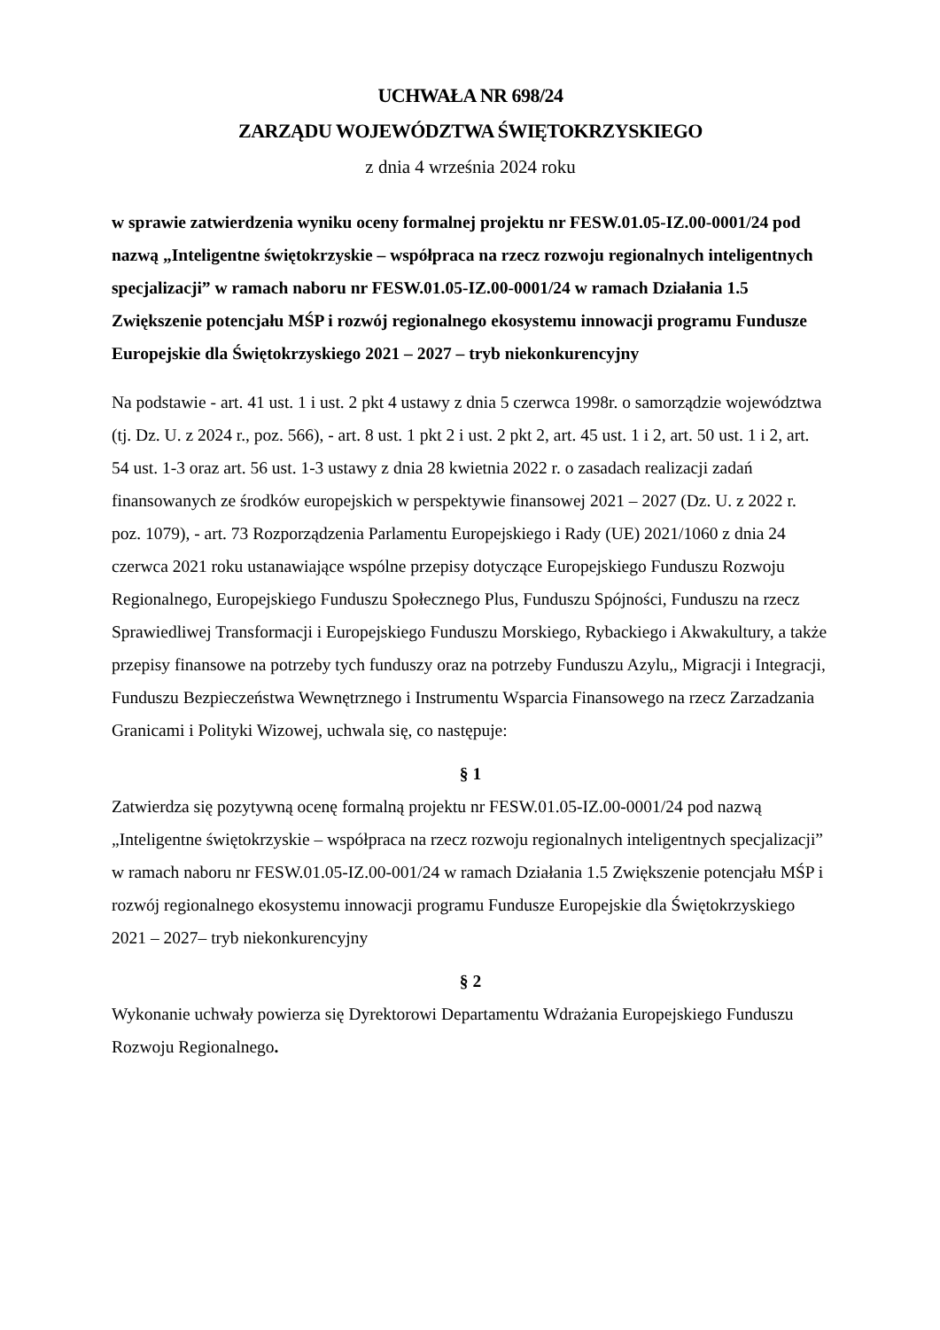UCHWAŁA NR 698/24
ZARZĄDU WOJEWÓDZTWA ŚWIĘTOKRZYSKIEGO
z dnia 4 września 2024 roku
w sprawie zatwierdzenia wyniku oceny formalnej projektu nr FESW.01.05-IZ.00-0001/24 pod nazwą „Inteligentne świętokrzyskie – współpraca na rzecz rozwoju regionalnych inteligentnych specjalizacji” w ramach naboru nr FESW.01.05-IZ.00-0001/24 w ramach Działania 1.5 Zwiększenie potencjału MŚP i rozwój regionalnego ekosystemu innowacji programu Fundusze Europejskie dla Świętokrzyskiego 2021 – 2027 – tryb niekonkurencyjny
Na podstawie - art. 41 ust. 1 i ust. 2 pkt 4 ustawy z dnia 5 czerwca 1998r. o samorządzie województwa (tj. Dz. U. z 2024 r., poz. 566), - art. 8 ust. 1 pkt 2 i ust. 2 pkt 2, art. 45 ust. 1 i 2, art. 50 ust. 1 i 2, art. 54 ust. 1-3 oraz art. 56 ust. 1-3 ustawy z dnia 28 kwietnia 2022 r. o zasadach realizacji zadań finansowanych ze środków europejskich w perspektywie finansowej 2021 – 2027 (Dz. U. z 2022 r. poz. 1079), - art. 73 Rozporządzenia Parlamentu Europejskiego i Rady (UE) 2021/1060 z dnia 24 czerwca 2021 roku ustanawiające wspólne przepisy dotyczące Europejskiego Funduszu Rozwoju Regionalnego, Europejskiego Funduszu Społecznego Plus, Funduszu Spójności, Funduszu na rzecz Sprawiedliwej Transformacji i Europejskiego Funduszu Morskiego, Rybackiego i Akwakultury, a także przepisy finansowe na potrzeby tych funduszy oraz na potrzeby Funduszu Azylu,, Migracji i Integracji, Funduszu Bezpieczeństwa Wewnętrznego i Instrumentu Wsparcia Finansowego na rzecz Zarzadzania Granicami i Polityki Wizowej, uchwala się, co następuje:
§ 1
Zatwierdza się pozytywną ocenę formalną projektu nr FESW.01.05-IZ.00-0001/24 pod nazwą „Inteligentne świętokrzyskie – współpraca na rzecz rozwoju regionalnych inteligentnych specjalizacji” w ramach naboru nr FESW.01.05-IZ.00-001/24 w ramach Działania 1.5 Zwiększenie potencjału MŚP i rozwój regionalnego ekosystemu innowacji programu Fundusze Europejskie dla Świętokrzyskiego 2021 – 2027– tryb niekonkurencyjny
§ 2
Wykonanie uchwały powierza się Dyrektorowi Departamentu Wdrażania Europejskiego Funduszu Rozwoju Regionalnego.